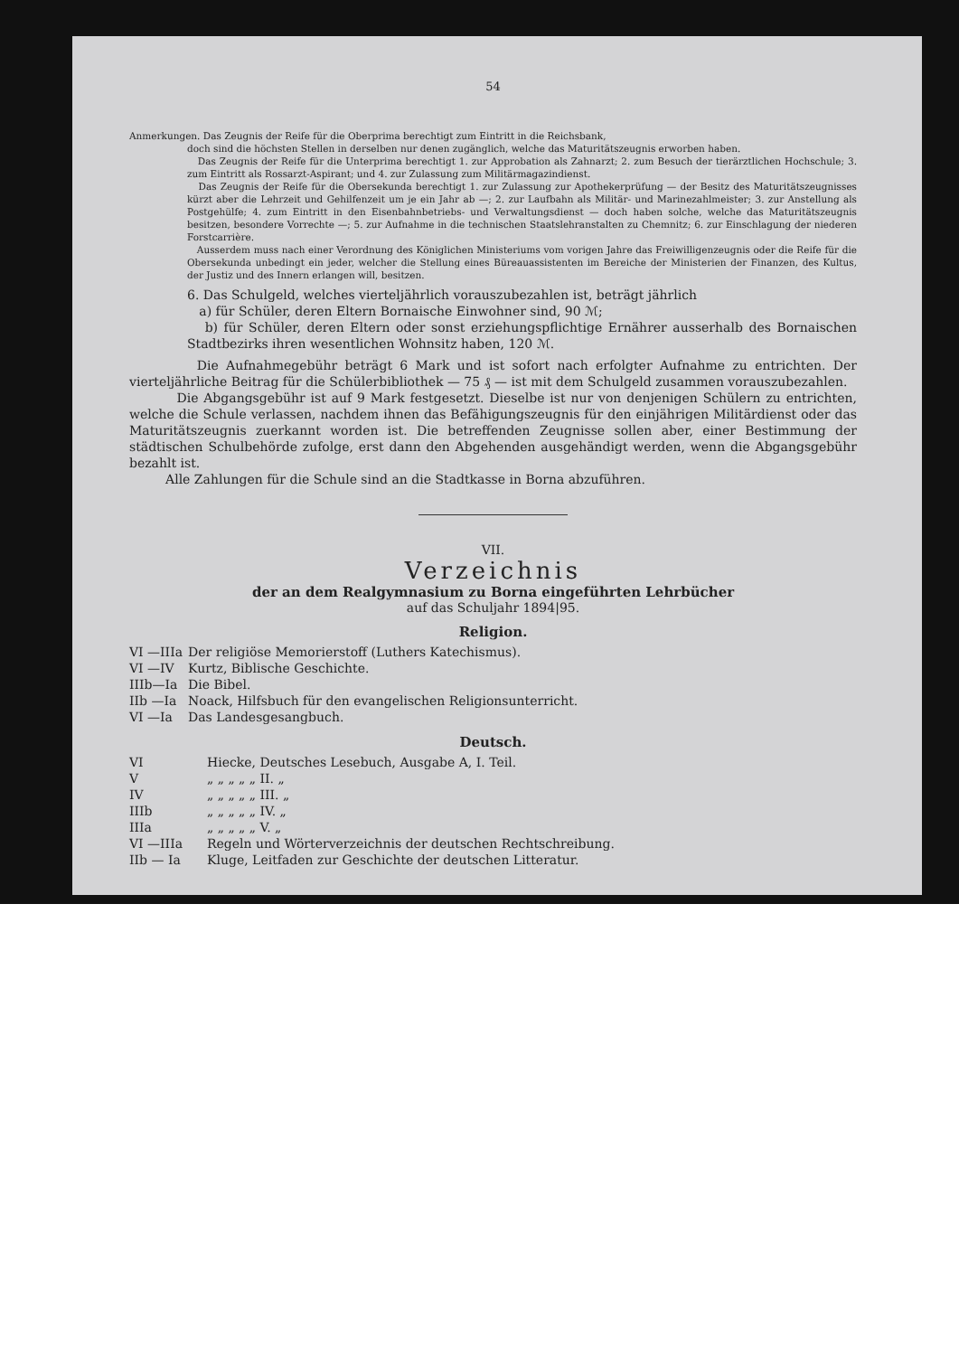54
Anmerkungen. Das Zeugnis der Reife für die Oberprima berechtigt zum Eintritt in die Reichsbank,
doch sind die höchsten Stellen in derselben nur denen zugänglich, welche das Maturitätszeugnis erworben haben.
Das Zeugnis der Reife für die Unterprima berechtigt 1. zur Approbation als Zahnarzt; 2. zum Besuch der tierärztlichen Hochschule; 3. zum Eintritt als Rossarzt-Aspirant; und 4. zur Zulassung zum Militärmagazindienst.
Das Zeugnis der Reife für die Obersekunda berechtigt 1. zur Zulassung zur Apothekerprüfung — der Besitz des Maturitätszeugnisses kürzt aber die Lehrzeit und Gehilfenzeit um je ein Jahr ab —; 2. zur Laufbahn als Militär- und Marinezahlmeister; 3. zur Anstellung als Postgehülfe; 4. zum Eintritt in den Eisenbahnbetriebs- und Verwaltungsdienst — doch haben solche, welche das Maturitätszeugnis besitzen, besondere Vorrechte —; 5. zur Aufnahme in die technischen Staatslehranstalten zu Chemnitz; 6. zur Einschlagung der niederen Forstcarrière.
Ausserdem muss nach einer Verordnung des Königlichen Ministeriums vom vorigen Jahre das Freiwilligenzeugnis oder die Reife für die Obersekunda unbedingt ein jeder, welcher die Stellung eines Büreauassistenten im Bereiche der Ministerien der Finanzen, des Kultus, der Justiz und des Innern erlangen will, besitzen.
6. Das Schulgeld, welches vierteljährlich vorauszubezahlen ist, beträgt jährlich
a) für Schüler, deren Eltern Bornaische Einwohner sind, 90 ℳ;
b) für Schüler, deren Eltern oder sonst erziehungspflichtige Ernährer ausserhalb des Bornaischen Stadtbezirks ihren wesentlichen Wohnsitz haben, 120 ℳ.
Die Aufnahmegebühr beträgt 6 Mark und ist sofort nach erfolgter Aufnahme zu entrichten. Der vierteljährliche Beitrag für die Schülerbibliothek — 75 ₰ — ist mit dem Schulgeld zusammen vorauszubezahlen.
Die Abgangsgebühr ist auf 9 Mark festgesetzt. Dieselbe ist nur von denjenigen Schülern zu entrichten, welche die Schule verlassen, nachdem ihnen das Befähigungszeugnis für den einjährigen Militärdienst oder das Maturitätszeugnis zuerkannt worden ist. Die betreffenden Zeugnisse sollen aber, einer Bestimmung der städtischen Schulbehörde zufolge, erst dann den Abgehenden ausgehändigt werden, wenn die Abgangsgebühr bezahlt ist.
Alle Zahlungen für die Schule sind an die Stadtkasse in Borna abzuführen.
VII.
Verzeichnis
der an dem Realgymnasium zu Borna eingeführten Lehrbücher
auf das Schuljahr 1894|95.
Religion.
| VI —IIIa | Der religiöse Memorierstoff (Luthers Katechismus). |
| VI —IV | Kurtz, Biblische Geschichte. |
| IIIb—Ia | Die Bibel. |
| IIb —Ia | Noack, Hilfsbuch für den evangelischen Religionsunterricht. |
| VI —Ia | Das Landesgesangbuch. |
Deutsch.
| VI | Hiecke, Deutsches Lesebuch, Ausgabe A, I. Teil. |
| V | „ „ „ „ „ II. „ |
| IV | „ „ „ „ „ III. „ |
| IIIb | „ „ „ „ „ IV. „ |
| IIIa | „ „ „ „ „ V. „ |
| VI —IIIa | Regeln und Wörterverzeichnis der deutschen Rechtschreibung. |
| IIb — Ia | Kluge, Leitfaden zur Geschichte der deutschen Litteratur. |